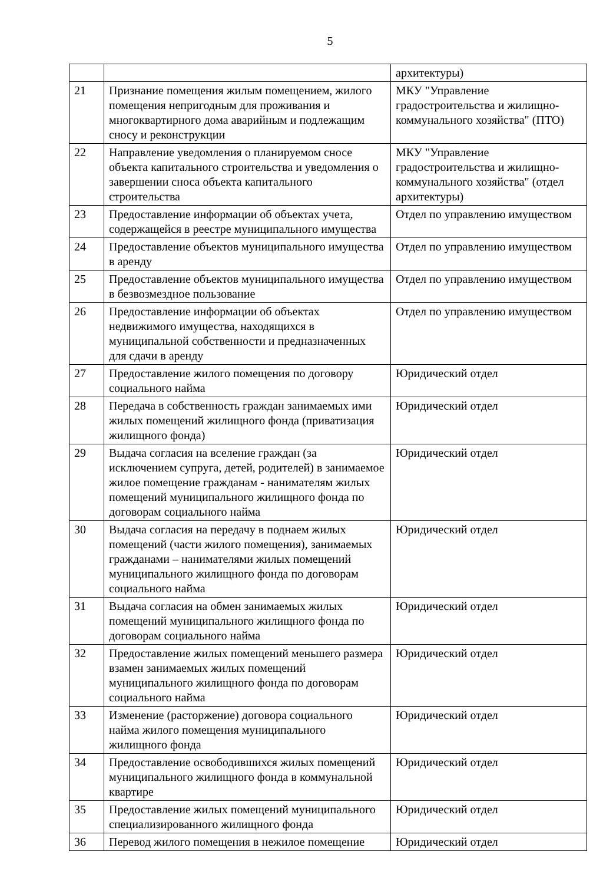5
| | | архитектуры) |
| 21 | Признание помещения жилым помещением, жилого помещения непригодным для проживания и многоквартирного дома аварийным и подлежащим сносу и реконструкции | МКУ "Управление градостроительства и жилищно-коммунального хозяйства" (ПТО) |
| 22 | Направление уведомления о планируемом сносе объекта капитального строительства и уведомления о завершении сноса объекта капитального строительства | МКУ "Управление градостроительства и жилищно-коммунального хозяйства" (отдел архитектуры) |
| 23 | Предоставление информации об объектах учета, содержащейся в реестре муниципального имущества | Отдел по управлению имуществом |
| 24 | Предоставление объектов муниципального имущества в аренду | Отдел по управлению имуществом |
| 25 | Предоставление объектов муниципального имущества в безвозмездное пользование | Отдел по управлению имуществом |
| 26 | Предоставление информации об объектах недвижимого имущества, находящихся в муниципальной собственности и предназначенных для сдачи в аренду | Отдел по управлению имуществом |
| 27 | Предоставление жилого помещения по договору социального найма | Юридический отдел |
| 28 | Передача в собственность граждан занимаемых ими жилых помещений жилищного фонда (приватизация жилищного фонда) | Юридический отдел |
| 29 | Выдача согласия на вселение граждан (за исключением супруга, детей, родителей) в занимаемое жилое помещение гражданам - нанимателям жилых помещений муниципального жилищного фонда по договорам социального найма | Юридический отдел |
| 30 | Выдача согласия на передачу в поднаем жилых помещений (части жилого помещения), занимаемых гражданами – нанимателями жилых помещений муниципального жилищного фонда по договорам социального найма | Юридический отдел |
| 31 | Выдача согласия на обмен занимаемых жилых помещений муниципального жилищного фонда по договорам социального найма | Юридический отдел |
| 32 | Предоставление жилых помещений меньшего размера взамен занимаемых жилых помещений муниципального жилищного фонда по договорам социального найма | Юридический отдел |
| 33 | Изменение (расторжение) договора социального найма жилого помещения муниципального жилищного фонда | Юридический отдел |
| 34 | Предоставление освободившихся жилых помещений муниципального жилищного фонда в коммунальной квартире | Юридический отдел |
| 35 | Предоставление жилых помещений муниципального специализированного жилищного фонда | Юридический отдел |
| 36 | Перевод жилого помещения в нежилое помещение | Юридический отдел |